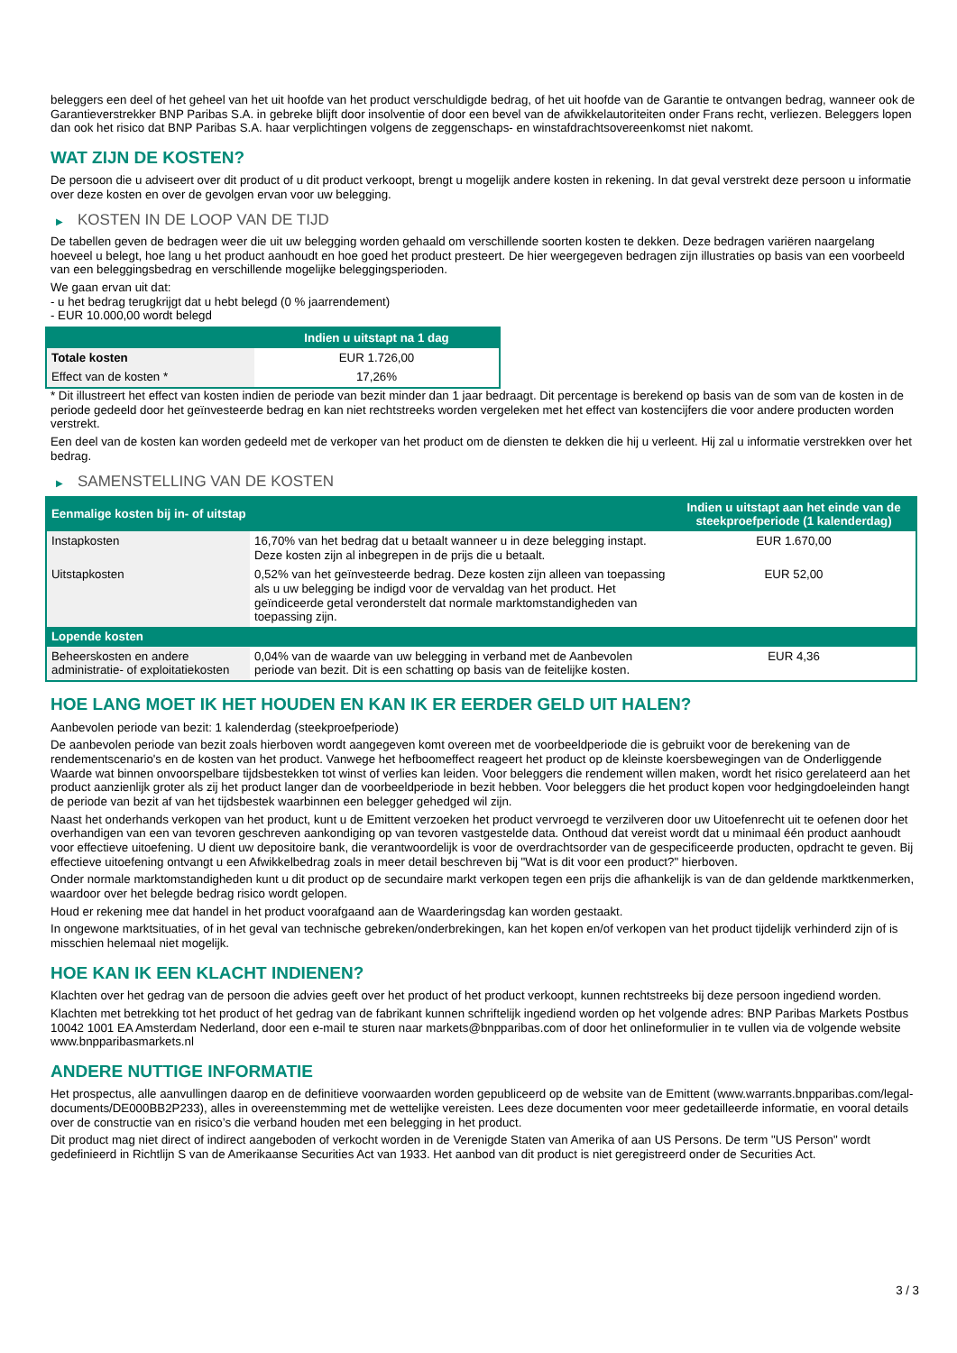beleggers een deel of het geheel van het uit hoofde van het product verschuldigde bedrag, of het uit hoofde van de Garantie te ontvangen bedrag, wanneer ook de Garantieverstrekker BNP Paribas S.A. in gebreke blijft door insolventie of door een bevel van de afwikkelautoriteiten onder Frans recht, verliezen. Beleggers lopen dan ook het risico dat BNP Paribas S.A. haar verplichtingen volgens de zeggenschaps- en winstafdrachtsovereenkomst niet nakomt.
WAT ZIJN DE KOSTEN?
De persoon die u adviseert over dit product of u dit product verkoopt, brengt u mogelijk andere kosten in rekening. In dat geval verstrekt deze persoon u informatie over deze kosten en over de gevolgen ervan voor uw belegging.
▶ KOSTEN IN DE LOOP VAN DE TIJD
De tabellen geven de bedragen weer die uit uw belegging worden gehaald om verschillende soorten kosten te dekken. Deze bedragen variëren naargelang hoeveel u belegt, hoe lang u het product aanhoudt en hoe goed het product presteert. De hier weergegeven bedragen zijn illustraties op basis van een voorbeeld van een beleggingsbedrag en verschillende mogelijke beleggingsperioden.
We gaan ervan uit dat:
- u het bedrag terugkrijgt dat u hebt belegd (0 % jaarrendement)
- EUR 10.000,00 wordt belegd
| | Indien u uitstapt na 1 dag |
| --- | --- |
| Totale kosten | EUR 1.726,00 |
| Effect van de kosten * | 17,26% |
* Dit illustreert het effect van kosten indien de periode van bezit minder dan 1 jaar bedraagt. Dit percentage is berekend op basis van de som van de kosten in de periode gedeeld door het geïnvesteerde bedrag en kan niet rechtstreeks worden vergeleken met het effect van kostencijfers die voor andere producten worden verstrekt.
Een deel van de kosten kan worden gedeeld met de verkoper van het product om de diensten te dekken die hij u verleent. Hij zal u informatie verstrekken over het bedrag.
▶ SAMENSTELLING VAN DE KOSTEN
| Eenmalige kosten bij in- of uitstap | | Indien u uitstapt aan het einde van de steekproefperiode (1 kalenderdag) |
| --- | --- | --- |
| Instapkosten | 16,70% van het bedrag dat u betaalt wanneer u in deze belegging instapt. Deze kosten zijn al inbegrepen in de prijs die u betaalt. | EUR 1.670,00 |
| Uitstapkosten | 0,52% van het geïnvesteerde bedrag. Deze kosten zijn alleen van toepassing als u uw belegging be indigd voor de vervaldag van het product. Het geïndiceerde getal veronderstelt dat normale marktomstandigheden van toepassing zijn. | EUR 52,00 |
| Lopende kosten | | |
| Beheerskosten en andere administratie- of exploitatiekosten | 0,04% van de waarde van uw belegging in verband met de Aanbevolen periode van bezit. Dit is een schatting op basis van de feitelijke kosten. | EUR 4,36 |
HOE LANG MOET IK HET HOUDEN EN KAN IK ER EERDER GELD UIT HALEN?
Aanbevolen periode van bezit: 1 kalenderdag (steekproefperiode)
De aanbevolen periode van bezit zoals hierboven wordt aangegeven komt overeen met de voorbeeldperiode die is gebruikt voor de berekening van de rendementscenario's en de kosten van het product. Vanwege het hefboomeffect reageert het product op de kleinste koersbewegingen van de Onderliggende Waarde wat binnen onvoorspelbare tijdsbestekken tot winst of verlies kan leiden. Voor beleggers die rendement willen maken, wordt het risico gerelateerd aan het product aanzienlijk groter als zij het product langer dan de voorbeeldperiode in bezit hebben. Voor beleggers die het product kopen voor hedgingdoeleinden hangt de periode van bezit af van het tijdsbestek waarbinnen een belegger gehedged wil zijn.
Naast het onderhands verkopen van het product, kunt u de Emittent verzoeken het product vervroegd te verzilveren door uw Uitoefenrecht uit te oefenen door het overhandigen van een van tevoren geschreven aankondiging op van tevoren vastgestelde data. Onthoud dat vereist wordt dat u minimaal één product aanhoudt voor effectieve uitoefening. U dient uw depositoire bank, die verantwoordelijk is voor de overdrachtsorder van de gespecificeerde producten, opdracht te geven. Bij effectieve uitoefening ontvangt u een Afwikkelbedrag zoals in meer detail beschreven bij "Wat is dit voor een product?" hierboven.
Onder normale marktomstandigheden kunt u dit product op de secundaire markt verkopen tegen een prijs die afhankelijk is van de dan geldende marktkenmerken, waardoor over het belegde bedrag risico wordt gelopen.
Houd er rekening mee dat handel in het product voorafgaand aan de Waarderingsdag kan worden gestaakt.
In ongewone marktsituaties, of in het geval van technische gebreken/onderbrekingen, kan het kopen en/of verkopen van het product tijdelijk verhinderd zijn of is misschien helemaal niet mogelijk.
HOE KAN IK EEN KLACHT INDIENEN?
Klachten over het gedrag van de persoon die advies geeft over het product of het product verkoopt, kunnen rechtstreeks bij deze persoon ingediend worden.
Klachten met betrekking tot het product of het gedrag van de fabrikant kunnen schriftelijk ingediend worden op het volgende adres: BNP Paribas Markets Postbus 10042 1001 EA Amsterdam Nederland, door een e-mail te sturen naar markets@bnpparibas.com of door het onlineformulier in te vullen via de volgende website www.bnpparibasmarkets.nl
ANDERE NUTTIGE INFORMATIE
Het prospectus, alle aanvullingen daarop en de definitieve voorwaarden worden gepubliceerd op de website van de Emittent (www.warrants.bnpparibas.com/legal-documents/DE000BB2P233), alles in overeenstemming met de wettelijke vereisten. Lees deze documenten voor meer gedetailleerde informatie, en vooral details over de constructie van en risico’s die verband houden met een belegging in het product.
Dit product mag niet direct of indirect aangeboden of verkocht worden in de Verenigde Staten van Amerika of aan US Persons. De term "US Person" wordt gedefinieerd in Richtlijn S van de Amerikaanse Securities Act van 1933. Het aanbod van dit product is niet geregistreerd onder de Securities Act.
3 / 3